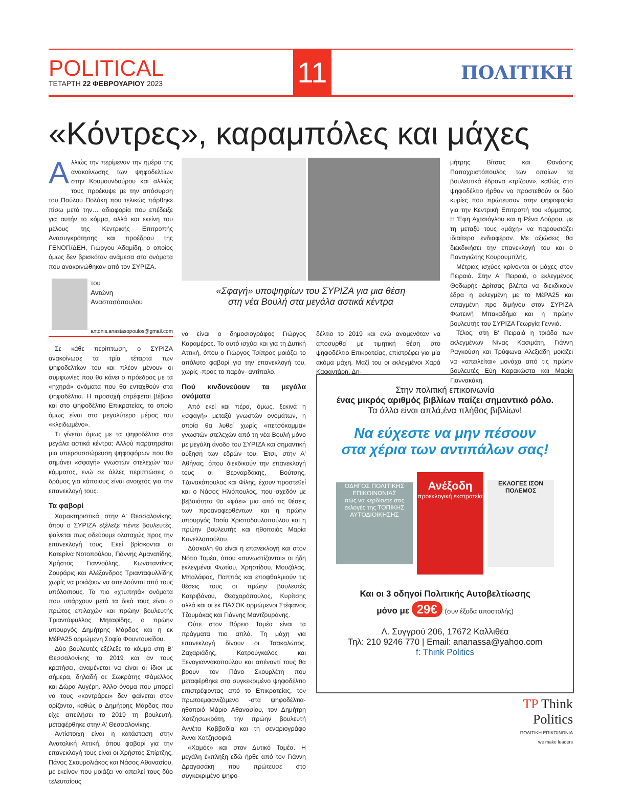POLITICAL
ΤΕΤΑΡΤΗ 22 ΦΕΒΡΟΥΑΡΙΟΥ 2023
11
ΠΟΛΙΤΙΚΗ
«Κόντρες», καραμπόλες και μάχες
Αλλιώς την περίμεναν την ημέρα της ανακοίνωσης των ψηφοδελτίων στην Κουμουνδούρου και αλλιώς τους προέκυψε με την απόσυρση του Παύλου Πολάκη που τελικώς πάρθηκε πίσω μετά την… αδιαφορία που επέδειξε για αυτήν το κόμμα, αλλά και εκείνη του μέλους της Κεντρικής Επιτροπής Ανασυγκρότησης και προέδρου της ΓΕΝΟΠ/ΔΕΗ, Γιώργου Αδαμίδη, ο οποίος όμως δεν βρισκόταν ανάμεσα στα ονόματα που ανακοινώθηκαν από τον ΣΥΡΙΖΑ.
του
Αντώνη
Αναστασόπουλου
antonis.anastasopoulos@gmail.com
Σε κάθε περίπτωση, ο ΣΥΡΙΖΑ ανακοίνωσε τα τρία τέταρτα των ψηφοδελτίων του και πλέον μένουν οι συμφωνίες που θα κάνει ο πρόεδρος με τα «ηχηρά» ονόματα που θα ενταχθούν στα ψηφοδέλτια. Η προσοχή στρέφεται βέβαια και στο ψηφοδέλτιο Επικρατείας, το οποίο όμως είναι στο μεγαλύτερο μέρος του «κλειδωμένο».
Τι γίνεται όμως με τα ψηφοδέλτια στα μεγάλα αστικά κέντρα; Αλλού παρατηρείται μια υπερσυσσώρευση ψηφοφόρων που θα σημάνει «σφαγή» γνωστών στελεχών του κόμματος, ενώ σε άλλες περιπτώσεις ο δρόμος για κάποιους είναι ανοιχτός για την επανεκλογή τους.
Τα φαβορί
Χαρακτηριστικά, στην Α' Θεσσαλονίκης, όπου ο ΣΥΡΙΖΑ εξέλεξε πέντε βουλευτές, φαίνεται πως οδεύουμε ολοταχώς προς την επανεκλογή τους. Εκεί βρίσκονται οι Κατερίνα Νοτοπούλου, Γιάννης Αμανατίδης, Χρήστος Γιαννούλης, Κωνσταντίνος Ζουράρις και Αλέξανδρος Τριανταφυλλίδης χωρίς να μοιάζουν να απειλούνται από τους υπόλοιπους. Τα πιο «χτυπητά» ονόματα που υπάρχουν μετά τα δικά τους είναι ο πρώτος επιλαχών και πρώην βουλευτής Τριαντάφυλλος Μηταφίδης, ο πρώην υπουργός Δημήτρης Μάρδας και η εκ ΜέΡΑ25 ορμώμενη Σοφία Φουντουκίδου.
Δύο βουλευτές εξέλεξε το κόμμα στη Β' Θεσσαλονίκης το 2019 και αν τους κρατήσει, αναμένεται να είναι οι ίδιοι με σήμερα, δηλαδή οι: Σωκράτης Φάμελλος και Δώρα Αυγέρη. Άλλο όνομα που μπορεί να τους «κοντράρει» δεν φαίνεται στον ορίζοντα, καθώς ο Δημήτρης Μάρδας που είχε απειλήσει το 2019 τη βουλευτή, μεταφέρθηκε στην Α' Θεσσαλονίκης.
Αντίστοιχη είναι η κατάσταση στην Ανατολική Αττική, όπου φαβορί για την επανεκλογή τους είναι οι Χρήστος Σπίρτζης, Πάνος Σκουρολιάκος και Νάσος Αθανασίου, με εκείνον που μοιάζει να απειλεί τους δύο τελευταίους
«Σφαγή» υποψηφίων του ΣΥΡΙΖΑ για μια θέση
στη νέα Βουλή στα μεγάλα αστικά κέντρα
να είναι ο δημοσιογράφος Γιώργος Καραμέρος. Το αυτό ισχύει και για τη Δυτική Αττική, όπου ο Γιώργος Τσίπρας μοιάζει το απόλυτο φαβορί για την επανεκλογή του, χωρίς -προς το παρόν- αντίπαλο.
Πού κινδυνεύουν τα μεγάλα ονόματα
Από εκεί και πέρα, όμως, ξεκινά η «σφαγή» μεταξύ γνωστών ονομάτων, η οποία θα λυθεί χωρίς «πετσόκομμα» γνωστών στελεχών από τη νέα Βουλή μόνο με μεγάλη άνοδο του ΣΥΡΙΖΑ και σημαντική αύξηση των εδρών του. Έτσι, στην Α' Αθήνας, όπου διεκδικούν την επανεκλογή τους οι Βερναρδάκης, Βούτσης, Τζανακόπουλος και Φίλης, έχουν προστεθεί και ο Νάσος Ηλιόπουλος, που σχεδόν με βεβαιότητα θα «φάει» μια από τις θέσεις των προαναφερθέντων, και η πρώην υπουργός Τασία Χριστοδουλοπούλου και η πρώην βουλευτής και ηθοποιός Μαρία Κανελλοπούλου.
Δύσκολη θα είναι η επανεκλογή και στον Νότιο Τομέα, όπου «συνωστίζονται» οι ήδη εκλεγμένοι Φωτίου, Χρηστίδου, Μουζάλας, Μπαλάφας, Παππάς και εποφθαλμιούν τις θέσεις τους οι πρώην βουλευτές Κατριβάνου, Θεοχαρόπουλος, Κυρίτσης αλλά και οι εκ ΠΑΣΟΚ ορμώμενοι Στέφανος Τζουμάκας και Γιάννης Μαντζουράνης.
Ούτε στον Βόρειο Τομέα είναι τα πράγματα πιο απλά. Τη μάχη για επανεκλογή δίνουν οι Τσακαλώτος, Ζαχαριάδης, Κατρούγκαλος και Ξενογιαννακοπούλου και απέναντί τους θα βρουν τον Πάνο Σκουρλέτη που μεταφέρθηκε στο συγκεκριμένο ψηφοδέλτιο επιστρέφοντας από το Επικρατείας, τον πρωτοεμφανιζόμενο -στα ψηφοδέλτια- ηθοποιό Μάριο Αθανασίου, τον Δημήτρη Χατζησωκράτη, την πρώην βουλευτή Αννέτα Καββαδία και τη σεναριογράφο Άννα Χατζησοφιά.
«Χαμός» και στον Δυτικό Τομέα. Η μεγάλη έκπληξη εδώ ήρθε από τον Γιάννη Δραγασάκη που πρώτευσε στο συγκεκριμένο ψηφο-
δέλτιο το 2019 και ενώ αναμενόταν να αποσυρθεί με τιμητική θέση στο ψηφοδέλτιο Επικρατείας, επιστρέφει για μία ακόμα μάχη. Μαζί του οι εκλεγμένοι Χαρά Καφαντάρη, Δη-
μήτρης Βίτσας και Θανάσης Παπαχριστόπουλος των οποίων τα βουλευτικά έδρανα «τρίζουν», καθώς στο ψηφοδέλτιο ήρθαν να προστεθούν οι δύο κυρίες που πρώτευσαν στην ψηφοφορία για την Κεντρική Επιτροπή του κόμματος. Η Έφη Αχτσιόγλου και η Ρένα Δούρου, με τη μεταξύ τους «μάχη» να παρουσιάζει ιδιαίτερο ενδιαφέρον. Με αξιώσεις θα διεκδικήσει την επανεκλογή του και ο Παναγιώτης Κουρουμπλής.
Μέτριας ισχύος κρίνονται οι μάχες στον Πειραιά. Στην Α' Πειραιά, ο εκλεγμένος Θοδωρής Δρίτσας βλέπει να διεκδικούν έδρα η εκλεγμένη με το ΜέΡΑ25 και ενταγμένη προ διμήνου στον ΣΥΡΙΖΑ Φωτεινή Μπακαδήμα και η πρώην βουλευτής του ΣΥΡΙΖΑ Γεωργία Γεννιά.
Τέλος, στη Β' Πειραιά η τριάδα των εκλεγμένων Νίνας Κασιμάτη, Γιάννη Ραγκούση και Τρύφωνα Αλεξιάδη μοιάζει να «απειλείται» μονάχα από τις πρώην βουλευτές Εύη Καρακώστα και Μαρία Γιαννακάκη.
Στην πολιτική επικοινωνία
ένας μικρός αριθμός βιβλίων παίζει σημαντικό ρόλο.
Τα άλλα είναι απλά,ένα πλήθος βιβλίων!
Να εύχεστε να μην πέσουν
στα χέρια των αντιπάλων σας!
ΟΔΗΓΟΣ ΠΟΛΙΤΙΚΗΣ ΕΠΙΚΟΙΝΩΝΙΑΣ
πώς να κερδίσετε στις εκλογές της ΤΟΠΙΚΗΣ ΑΥΤΟΔΙΟΙΚΗΣΗΣ
Ανέξοδη
προεκλογική εκστρατεία
ΕΚΛΟΓΕΣ ΙΣΟΝ ΠΟΛΕΜΟΣ
Και οι 3 οδηγοί Πολιτικής Αυτοβελτίωσης
μόνο με 29€ (συν έξοδα αποστολής)
Λ. Συγγρού 206, 17672 Καλλιθέα
Τηλ: 210 9246 770 | Email: ananassa@yahoo.com
f: Think Politics
TP Think Politics
ΠΟΛΙΤΙΚΗ ΕΠΙΚΟΙΝΩΝΙΑ
we make leaders